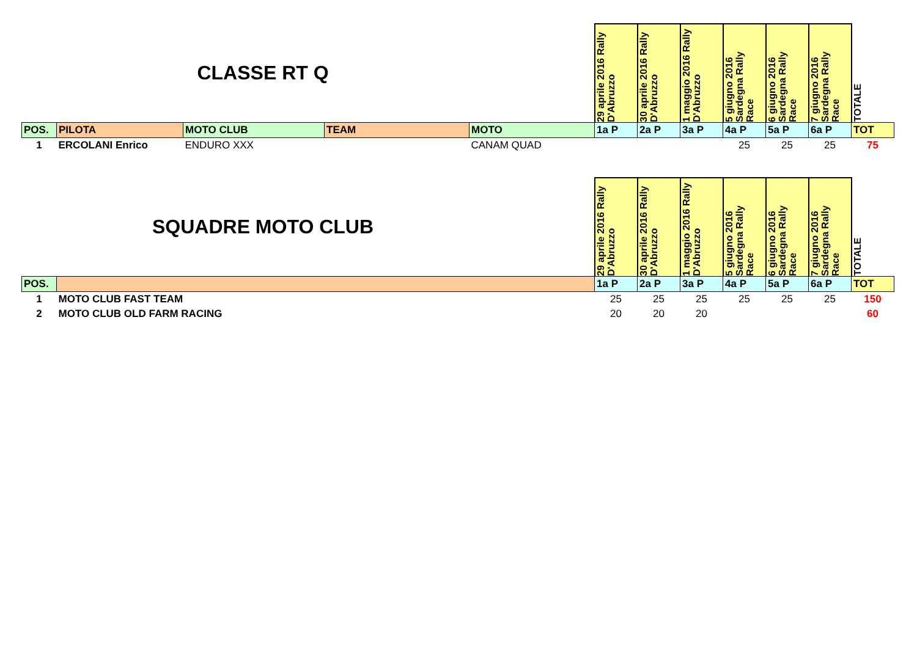| | CLASSE RT Q | | | | 29 aprile 2016 Rally D'Abruzzo | 30 aprile 2016 Rally D'Abruzzo | 1 maggio 2016 Rally D'Abruzzo | 5 giugno 2016 Sardegna Rally Race | 6 giugno 2016 Sardegna Rally Race | 7 giugno 2016 Sardegna Rally Race | TOTALE |
| POS. | PILOTA | MOTO CLUB | TEAM | MOTO | 1a P | 2a P | 3a P | 4a P | 5a P | 6a P | TOT |
| 1 | ERCOLANI Enrico | ENDURO XXX | | CANAM QUAD | | | | 25 | 25 | 25 | 75 |
| | SQUADRE MOTO CLUB | | 29 aprile 2016 Rally D'Abruzzo | 30 aprile 2016 Rally D'Abruzzo | 1 maggio 2016 Rally D'Abruzzo | 5 giugno 2016 Sardegna Rally Race | 6 giugno 2016 Sardegna Rally Race | 7 giugno 2016 Sardegna Rally Race | TOTALE |
| POS. | | | 1a P | 2a P | 3a P | 4a P | 5a P | 6a P | TOT |
| 1 | MOTO CLUB FAST TEAM | | 25 | 25 | 25 | 25 | 25 | 25 | 150 |
| 2 | MOTO CLUB OLD FARM RACING | | 20 | 20 | 20 | | | | 60 |